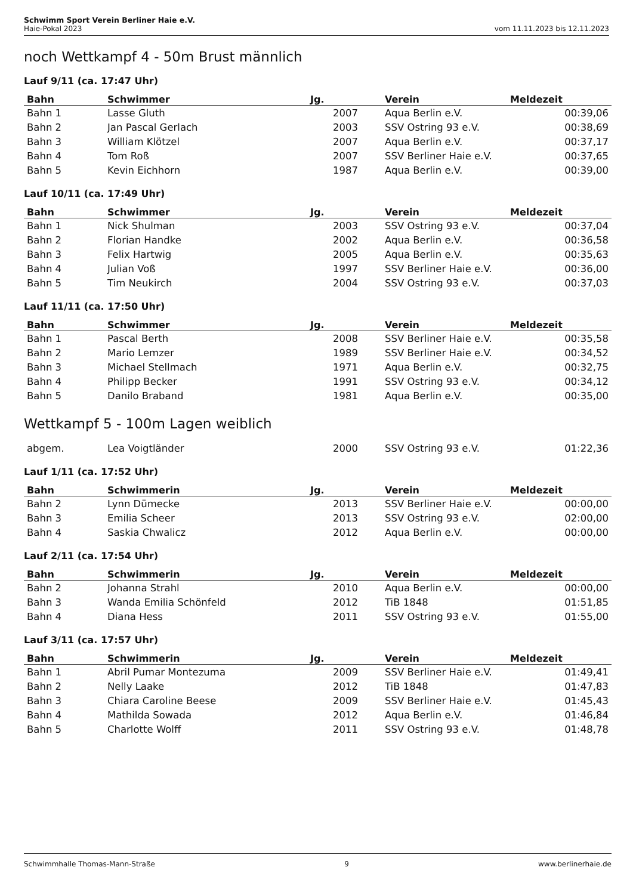Schwimm Sport Verein Berliner Haie e.V.
Haie-Pokal 2023 vom 11.11.2023 bis 12.11.2023
noch Wettkampf 4 - 50m Brust männlich
Lauf 9/11 (ca. 17:47 Uhr)
| Bahn | Schwimmer | Jg. | Verein | Meldezeit |
| --- | --- | --- | --- | --- |
| Bahn 1 | Lasse Gluth | 2007 | Aqua Berlin e.V. | 00:39,06 |
| Bahn 2 | Jan Pascal Gerlach | 2003 | SSV Ostring 93 e.V. | 00:38,69 |
| Bahn 3 | William Klötzel | 2007 | Aqua Berlin e.V. | 00:37,17 |
| Bahn 4 | Tom Roß | 2007 | SSV Berliner Haie e.V. | 00:37,65 |
| Bahn 5 | Kevin Eichhorn | 1987 | Aqua Berlin e.V. | 00:39,00 |
Lauf 10/11 (ca. 17:49 Uhr)
| Bahn | Schwimmer | Jg. | Verein | Meldezeit |
| --- | --- | --- | --- | --- |
| Bahn 1 | Nick Shulman | 2003 | SSV Ostring 93 e.V. | 00:37,04 |
| Bahn 2 | Florian Handke | 2002 | Aqua Berlin e.V. | 00:36,58 |
| Bahn 3 | Felix Hartwig | 2005 | Aqua Berlin e.V. | 00:35,63 |
| Bahn 4 | Julian Voß | 1997 | SSV Berliner Haie e.V. | 00:36,00 |
| Bahn 5 | Tim Neukirch | 2004 | SSV Ostring 93 e.V. | 00:37,03 |
Lauf 11/11 (ca. 17:50 Uhr)
| Bahn | Schwimmer | Jg. | Verein | Meldezeit |
| --- | --- | --- | --- | --- |
| Bahn 1 | Pascal Berth | 2008 | SSV Berliner Haie e.V. | 00:35,58 |
| Bahn 2 | Mario Lemzer | 1989 | SSV Berliner Haie e.V. | 00:34,52 |
| Bahn 3 | Michael Stellmach | 1971 | Aqua Berlin e.V. | 00:32,75 |
| Bahn 4 | Philipp Becker | 1991 | SSV Ostring 93 e.V. | 00:34,12 |
| Bahn 5 | Danilo Braband | 1981 | Aqua Berlin e.V. | 00:35,00 |
Wettkampf 5 - 100m Lagen weiblich
| abgem. | Lea Voigtländer | 2000 | SSV Ostring 93 e.V. | 01:22,36 |
Lauf 1/11 (ca. 17:52 Uhr)
| Bahn | Schwimmerin | Jg. | Verein | Meldezeit |
| --- | --- | --- | --- | --- |
| Bahn 2 | Lynn Dümecke | 2013 | SSV Berliner Haie e.V. | 00:00,00 |
| Bahn 3 | Emilia Scheer | 2013 | SSV Ostring 93 e.V. | 02:00,00 |
| Bahn 4 | Saskia Chwalicz | 2012 | Aqua Berlin e.V. | 00:00,00 |
Lauf 2/11 (ca. 17:54 Uhr)
| Bahn | Schwimmerin | Jg. | Verein | Meldezeit |
| --- | --- | --- | --- | --- |
| Bahn 2 | Johanna Strahl | 2010 | Aqua Berlin e.V. | 00:00,00 |
| Bahn 3 | Wanda Emilia Schönfeld | 2012 | TiB 1848 | 01:51,85 |
| Bahn 4 | Diana Hess | 2011 | SSV Ostring 93 e.V. | 01:55,00 |
Lauf 3/11 (ca. 17:57 Uhr)
| Bahn | Schwimmerin | Jg. | Verein | Meldezeit |
| --- | --- | --- | --- | --- |
| Bahn 1 | Abril Pumar Montezuma | 2009 | SSV Berliner Haie e.V. | 01:49,41 |
| Bahn 2 | Nelly Laake | 2012 | TiB 1848 | 01:47,83 |
| Bahn 3 | Chiara Caroline Beese | 2009 | SSV Berliner Haie e.V. | 01:45,43 |
| Bahn 4 | Mathilda Sowada | 2012 | Aqua Berlin e.V. | 01:46,84 |
| Bahn 5 | Charlotte Wolff | 2011 | SSV Ostring 93 e.V. | 01:48,78 |
Schwimmhalle Thomas-Mann-Straße 9 www.berlinerhaie.de